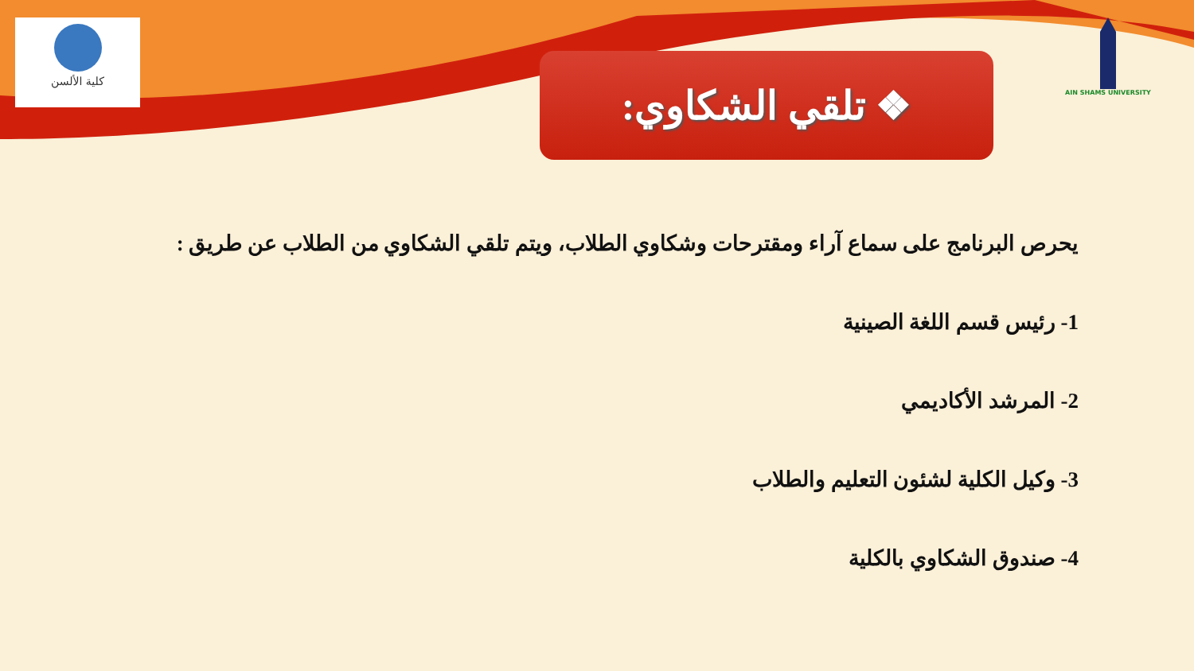كلية الألسن AIN SHAMS UNIVERSITY
❖ تلقي الشكاوي:
يحرص البرنامج على سماع آراء ومقترحات وشكاوي الطلاب، ويتم تلقي الشكاوي من الطلاب عن طريق :
1- رئيس قسم اللغة الصينية
2- المرشد الأكاديمي
3- وكيل الكلية لشئون التعليم والطلاب
4- صندوق الشكاوي بالكلية